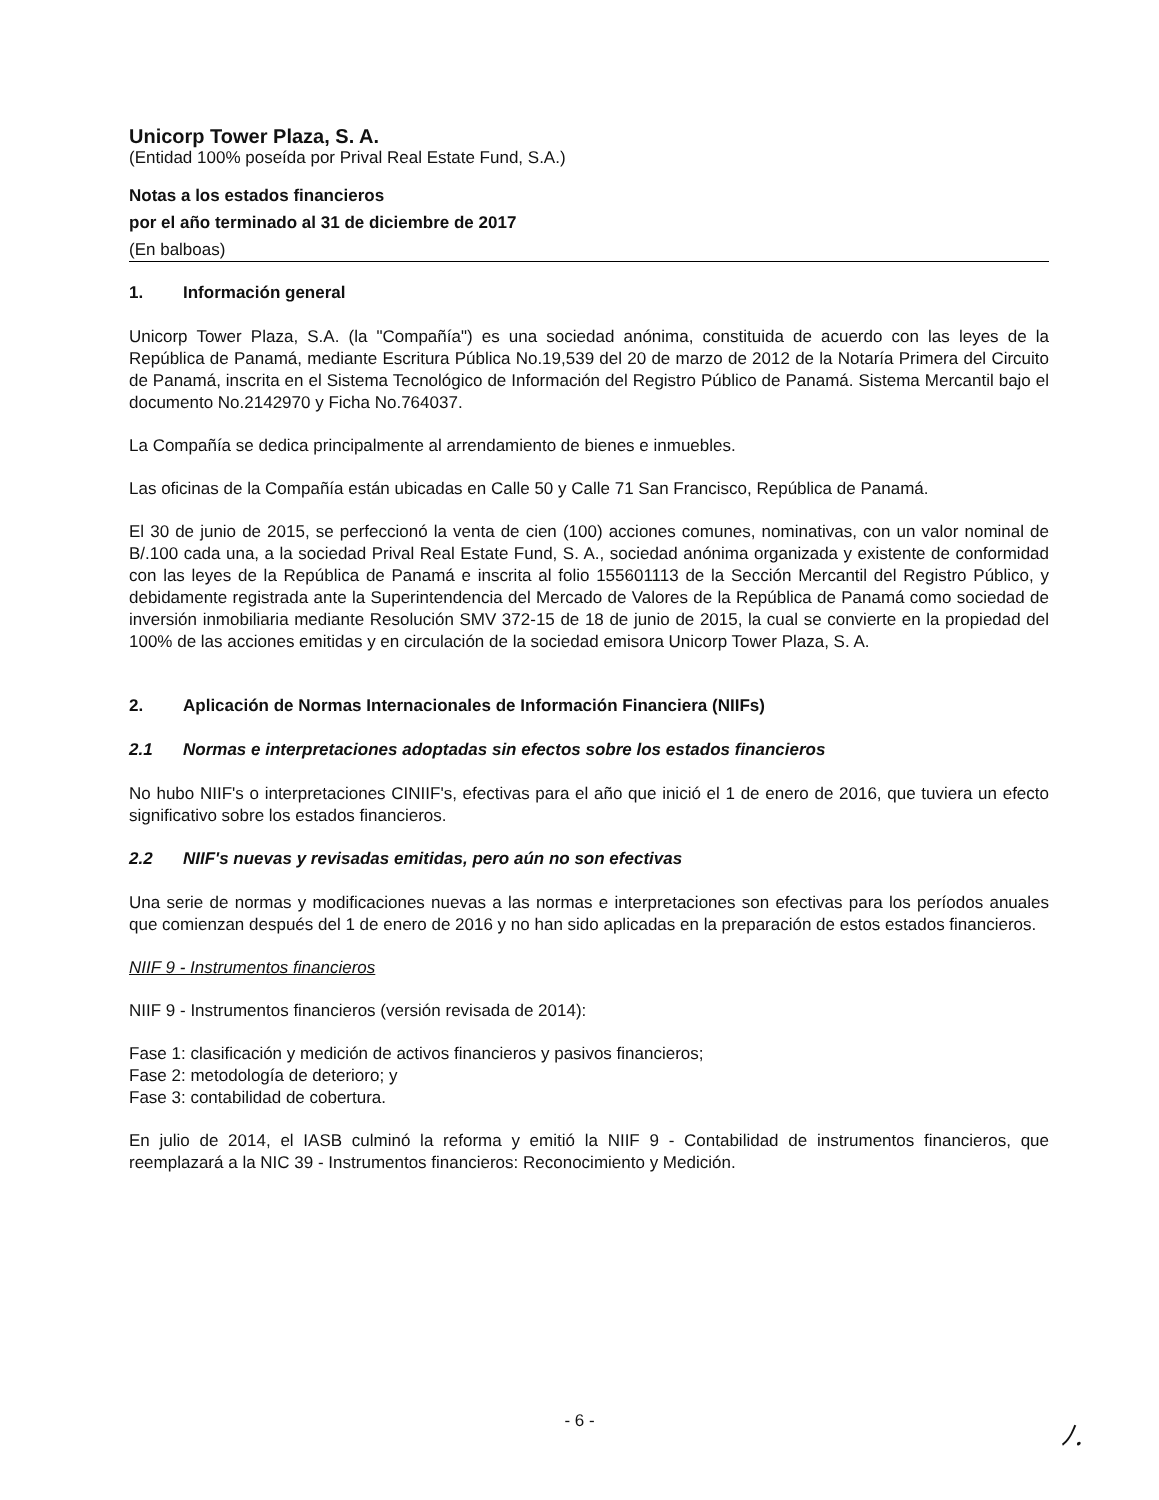Unicorp Tower Plaza, S. A.
(Entidad 100% poseída por Prival Real Estate Fund, S.A.)
Notas a los estados financieros
por el año terminado al 31 de diciembre de 2017
(En balboas)
1. Información general
Unicorp Tower Plaza, S.A. (la "Compañía") es una sociedad anónima, constituida de acuerdo con las leyes de la República de Panamá, mediante Escritura Pública No.19,539 del 20 de marzo de 2012 de la Notaría Primera del Circuito de Panamá, inscrita en el Sistema Tecnológico de Información del Registro Público de Panamá. Sistema Mercantil bajo el documento No.2142970 y Ficha No.764037.
La Compañía se dedica principalmente al arrendamiento de bienes e inmuebles.
Las oficinas de la Compañía están ubicadas en Calle 50 y Calle 71 San Francisco, República de Panamá.
El 30 de junio de 2015, se perfeccionó la venta de cien (100) acciones comunes, nominativas, con un valor nominal de B/.100 cada una, a la sociedad Prival Real Estate Fund, S. A., sociedad anónima organizada y existente de conformidad con las leyes de la República de Panamá e inscrita al folio 155601113 de la Sección Mercantil del Registro Público, y debidamente registrada ante la Superintendencia del Mercado de Valores de la República de Panamá como sociedad de inversión inmobiliaria mediante Resolución SMV 372-15 de 18 de junio de 2015, la cual se convierte en la propiedad del 100% de las acciones emitidas y en circulación de la sociedad emisora Unicorp Tower Plaza, S. A.
2. Aplicación de Normas Internacionales de Información Financiera (NIIFs)
2.1 Normas e interpretaciones adoptadas sin efectos sobre los estados financieros
No hubo NIIF's o interpretaciones CINIIF's, efectivas para el año que inició el 1 de enero de 2016, que tuviera un efecto significativo sobre los estados financieros.
2.2 NIIF's nuevas y revisadas emitidas, pero aún no son efectivas
Una serie de normas y modificaciones nuevas a las normas e interpretaciones son efectivas para los períodos anuales que comienzan después del 1 de enero de 2016 y no han sido aplicadas en la preparación de estos estados financieros.
NIIF 9 - Instrumentos financieros
NIIF 9 - Instrumentos financieros (versión revisada de 2014):
Fase 1: clasificación y medición de activos financieros y pasivos financieros;
Fase 2: metodología de deterioro; y
Fase 3: contabilidad de cobertura.
En julio de 2014, el IASB culminó la reforma y emitió la NIIF 9 - Contabilidad de instrumentos financieros, que reemplazará a la NIC 39 - Instrumentos financieros: Reconocimiento y Medición.
- 6 -
ﾉ.